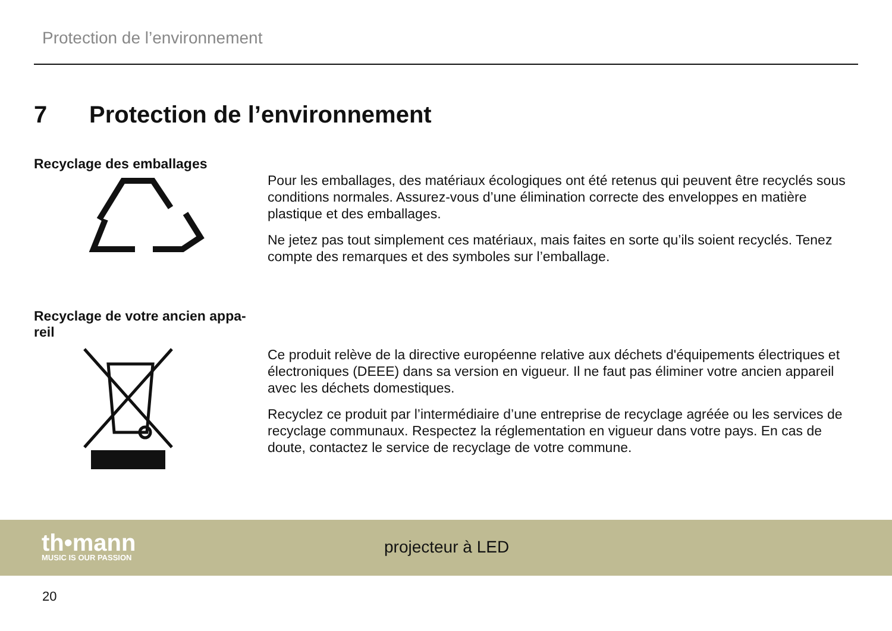Protection de l’environnement
7 Protection de l’environnement
Recyclage des emballages
Pour les emballages, des matériaux écologiques ont été retenus qui peuvent être recyclés sous conditions normales. Assurez-vous d’une élimination correcte des enveloppes en matière plastique et des emballages.
Ne jetez pas tout simplement ces matériaux, mais faites en sorte qu’ils soient recyclés. Tenez compte des remarques et des symboles sur l’emballage.
Recyclage de votre ancien appa-reil
Ce produit relève de la directive européenne relative aux déchets d'équipements électriques et électroniques (DEEE) dans sa version en vigueur. Il ne faut pas éliminer votre ancien appareil avec les déchets domestiques.
Recyclez ce produit par l’intermédiaire d’une entreprise de recyclage agréée ou les services de recyclage communaux. Respectez la réglementation en vigueur dans votre pays. En cas de doute, contactez le service de recyclage de votre commune.
th•mann
MUSIC IS OUR PASSION
projecteur à LED
20